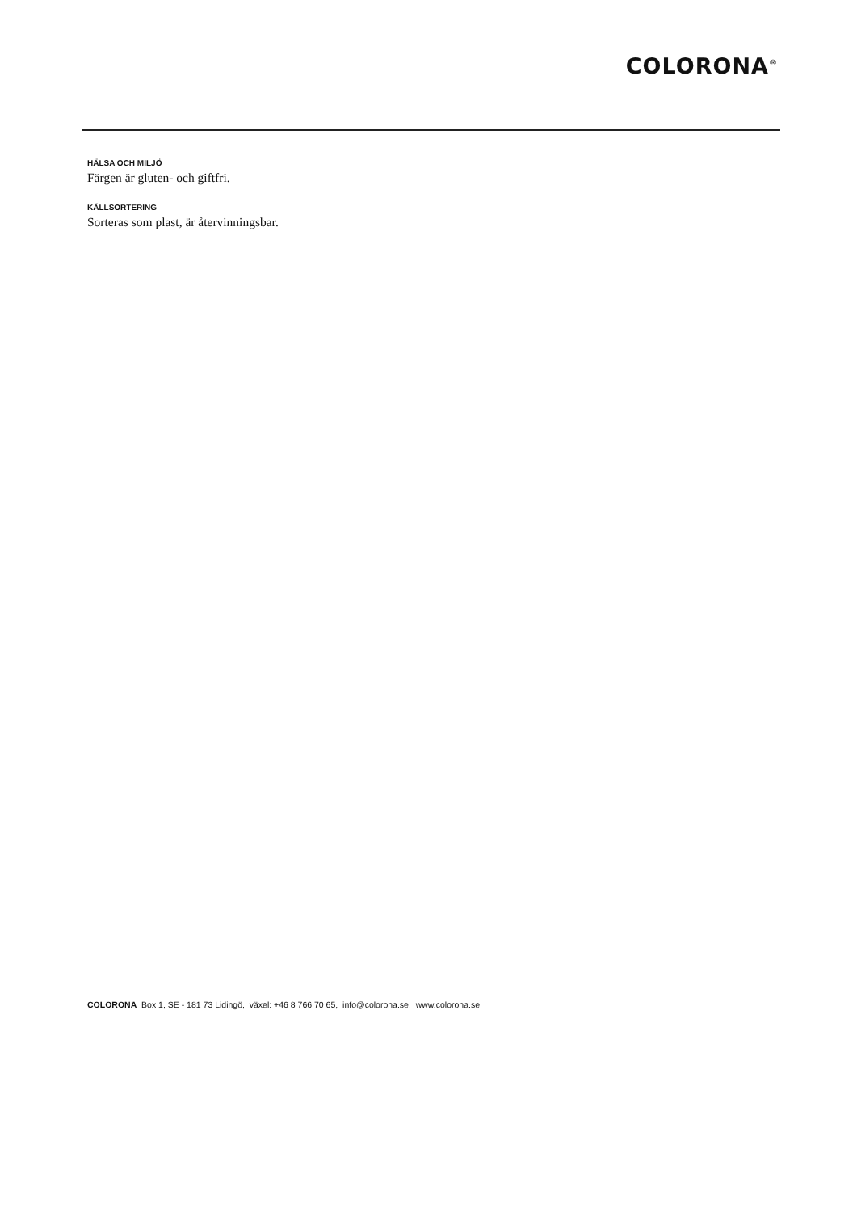COLORONA<sup>®</sup>
HÄLSA OCH MILJÖ
Färgen är gluten- och giftfri.
KÄLLSORTERING
Sorteras som plast, är återvinningsbar.
COLORONA Box 1, SE - 181 73 Lidingö, växel: +46 8 766 70 65, info@colorona.se, www.colorona.se